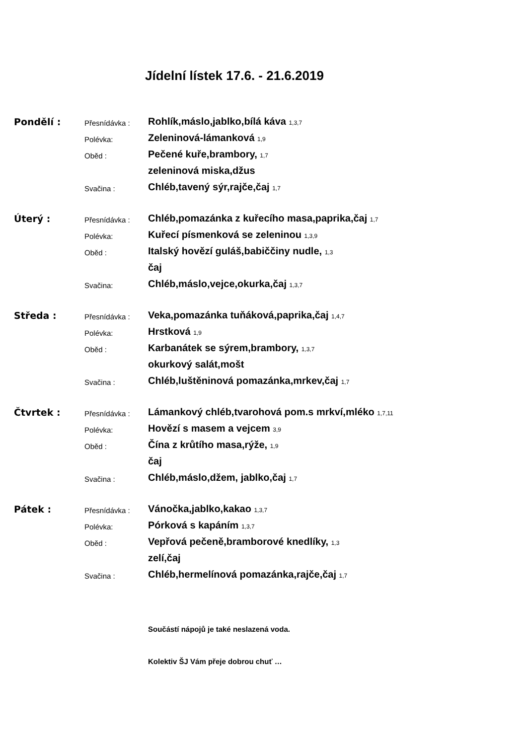Jídelní lístek 17.6. - 21.6.2019
| Pondělí : | Přesnídávka : | Rohlík,máslo,jablko,bílá káva 1,3,7 |
| | Polévka: | Zeleninová-lámanková 1,9 |
| | Oběd : | Pečené kuře,brambory, 1,7 |
| | | zeleninová miska,džus |
| | Svačina : | Chléb,tavený sýr,rajče,čaj 1,7 |
| Úterý : | Přesnídávka : | Chléb,pomazánka z kuřecího masa,paprika,čaj 1,7 |
| | Polévka: | Kuřecí písmenková se zeleninou 1,3,9 |
| | Oběd : | Italský hovězí guláš,babiččiny nudle, 1,3 |
| | | čaj |
| | Svačina: | Chléb,máslo,vejce,okurka,čaj 1,3,7 |
| Středa : | Přesnídávka : | Veka,pomazánka tuňáková,paprika,čaj 1,4,7 |
| | Polévka: | Hrstková 1,9 |
| | Oběd : | Karbanátek se sýrem,brambory, 1,3,7 |
| | | okurkový salát,mošt |
| | Svačina : | Chléb,luštěninová pomazánka,mrkev,čaj 1,7 |
| Čtvrtek : | Přesnídávka : | Lámankový chléb,tvarohová pom.s mrkví,mléko 1,7,11 |
| | Polévka: | Hovězí s masem a vejcem 3,9 |
| | Oběd : | Čína z krůtího masa,rýže, 1,9 |
| | | čaj |
| | Svačina : | Chléb,máslo,džem, jablko,čaj 1,7 |
| Pátek : | Přesnídávka : | Vánočka,jablko,kakao 1,3,7 |
| | Polévka: | Pórková s kapáním 1,3,7 |
| | Oběd : | Vepřová pečeně,bramborové knedlíky, 1,3 |
| | | zelí,čaj |
| | Svačina : | Chléb,hermelínová pomazánka,rajče,čaj 1,7 |
Součástí nápojů je také neslazená voda.
Kolektiv ŠJ Vám přeje dobrou chuť …